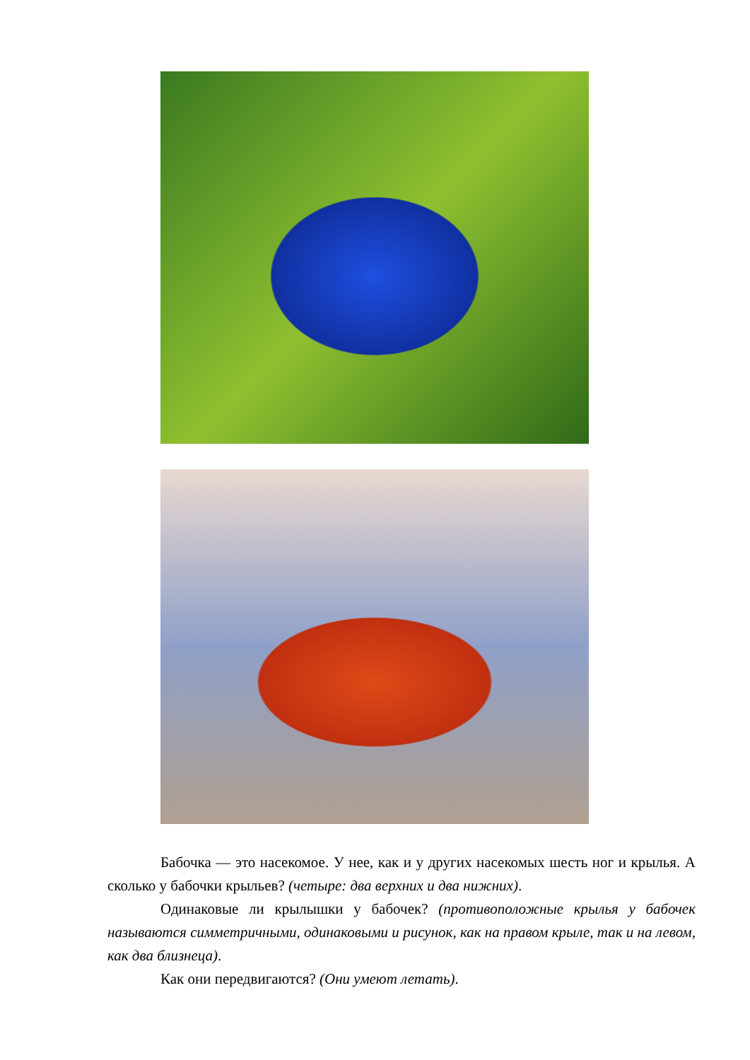Бабочка — это насекомое. У нее, как и у других насекомых шесть ног и крылья. А сколько у бабочки крыльев? (четыре: два верхних и два нижних).
Одинаковые ли крылышки у бабочек? (противоположные крылья у бабочек называются симметричными, одинаковыми и рисунок, как на правом крыле, так и на левом, как два близнеца).
Как они передвигаются? (Они умеют летать).